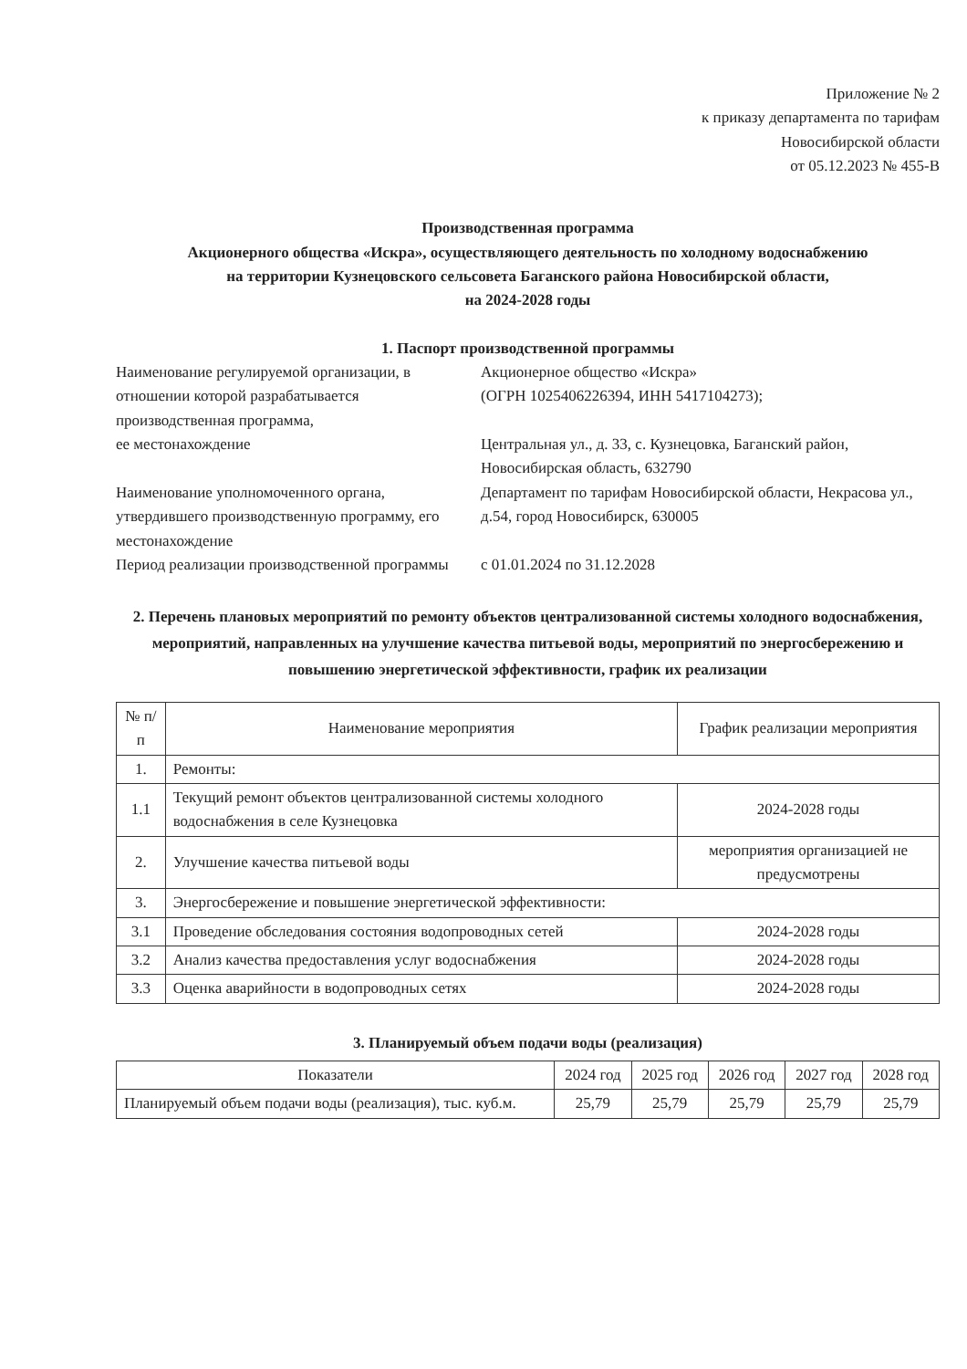Приложение № 2
к приказу департамента по тарифам
Новосибирской области
от 05.12.2023 № 455-В
Производственная программа
Акционерного общества «Искра», осуществляющего деятельность по холодному водоснабжению
на территории Кузнецовского сельсовета Баганского района Новосибирской области,
на 2024-2028 годы
1. Паспорт производственной программы
| Наименование регулируемой организации, в отношении которой разрабатывается производственная программа, ее местонахождение | Акционерное общество «Искра» (ОГРН 1025406226394, ИНН 5417104273); Центральная ул., д. 33, с. Кузнецовка, Баганский район, Новосибирская область, 632790 |
| Наименование уполномоченного органа, утвердившего производственную программу, его местонахождение | Департамент по тарифам Новосибирской области, Некрасова ул., д.54, город Новосибирск, 630005 |
| Период реализации производственной программы | с 01.01.2024 по 31.12.2028 |
2. Перечень плановых мероприятий по ремонту объектов централизованной системы холодного водоснабжения, мероприятий, направленных на улучшение качества питьевой воды, мероприятий по энергосбережению и повышению энергетической эффективности, график их реализации
| № п/п | Наименование мероприятия | График реализации мероприятия |
| --- | --- | --- |
| 1. | Ремонты: | |
| 1.1 | Текущий ремонт объектов централизованной системы холодного водоснабжения в селе Кузнецовка | 2024-2028 годы |
| 2. | Улучшение качества питьевой воды | мероприятия организацией не предусмотрены |
| 3. | Энергосбережение и повышение энергетической эффективности: | |
| 3.1 | Проведение обследования состояния водопроводных сетей | 2024-2028 годы |
| 3.2 | Анализ качества предоставления услуг водоснабжения | 2024-2028 годы |
| 3.3 | Оценка аварийности в водопроводных сетях | 2024-2028 годы |
3. Планируемый объем подачи воды (реализация)
| Показатели | 2024 год | 2025 год | 2026 год | 2027 год | 2028 год |
| --- | --- | --- | --- | --- | --- |
| Планируемый объем подачи воды (реализация), тыс. куб.м. | 25,79 | 25,79 | 25,79 | 25,79 | 25,79 |